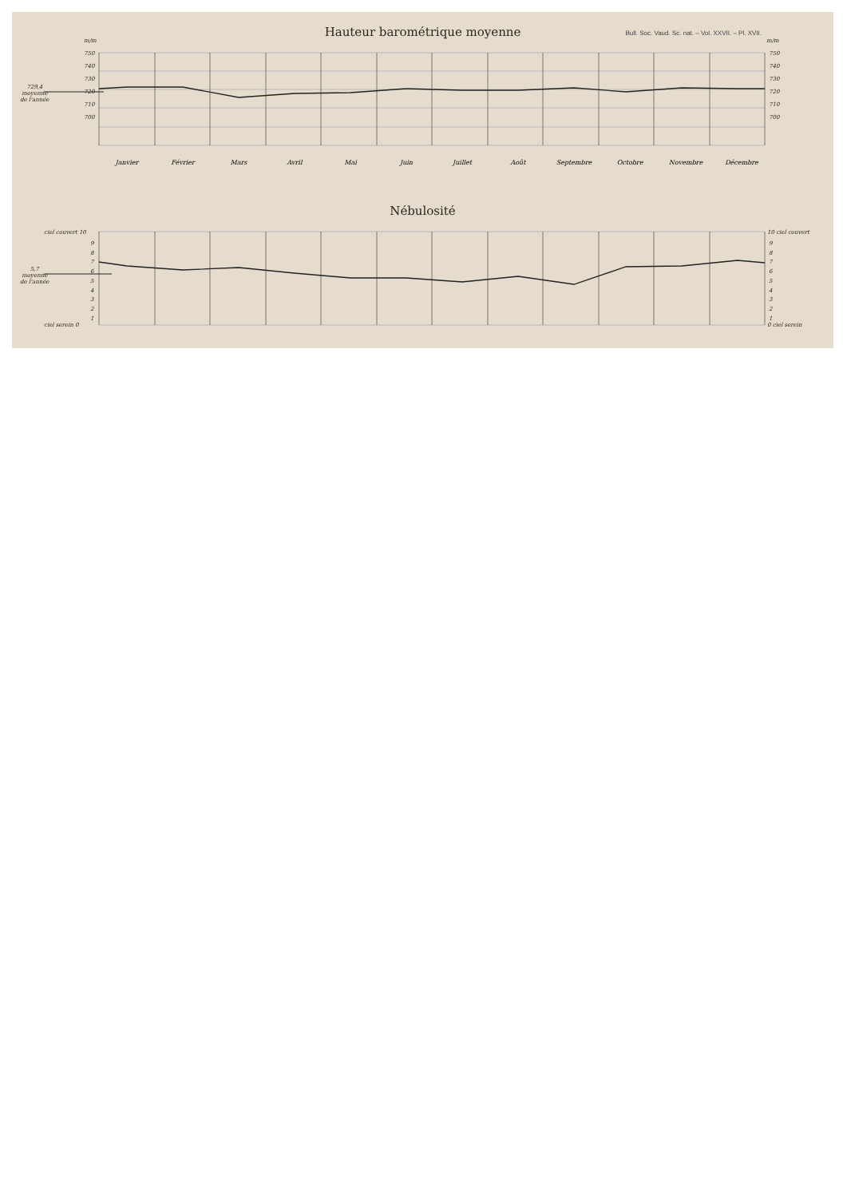Hauteur barométrique moyenne
Bull. Soc. Vaud. Sc. nat. – Vol. XXVII. – Pl. XVII.
m/m m/m
750
740
730
720
710
700
750
740
730
720
710
700
729,4
moyenne
de l'année
Janvier Février Mars Avril Mai Juin Juillet Août Septembre Octobre Novembre Décembre
Nébulosité
ciel couvert 10
9
8
7
6
5
4
3
2
1
ciel serein 0
10 ciel couvert
9
8
7
6
5
4
3
2
1
0 ciel serein
5,7
moyenne
de l'année